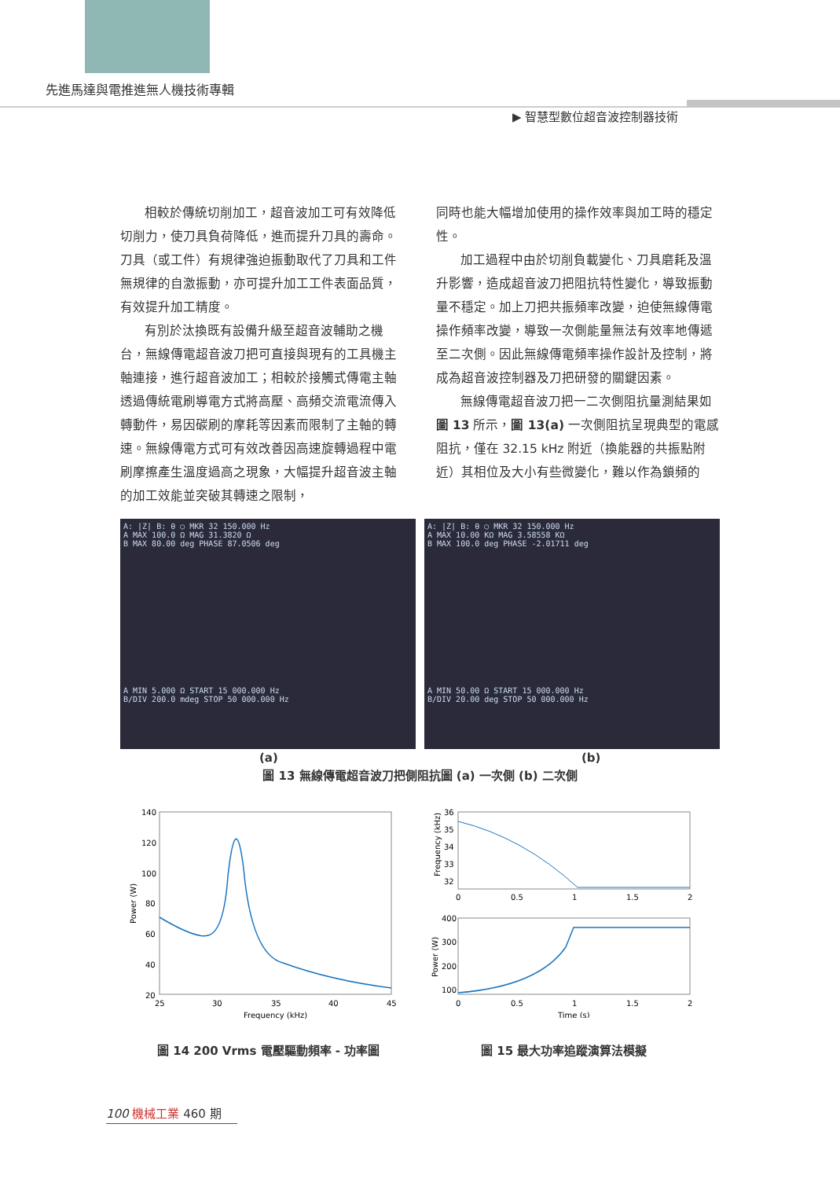先進馬達與電推進無人機技術專輯
▶ 智慧型數位超音波控制器技術
相較於傳統切削加工，超音波加工可有效降低切削力，使刀具負荷降低，進而提升刀具的壽命。刀具（或工件）有規律強迫振動取代了刀具和工件無規律的自激振動，亦可提升加工工件表面品質，有效提升加工精度。
有別於汰換既有設備升級至超音波輔助之機台，無線傳電超音波刀把可直接與現有的工具機主軸連接，進行超音波加工；相較於接觸式傳電主軸透過傳統電刷導電方式將高壓、高頻交流電流傳入轉動件，易因碳刷的摩耗等因素而限制了主軸的轉速。無線傳電方式可有效改善因高速旋轉過程中電刷摩擦產生溫度過高之現象，大幅提升超音波主軸的加工效能並突破其轉速之限制，
同時也能大幅增加使用的操作效率與加工時的穩定性。
加工過程中由於切削負載變化、刀具磨耗及溫升影響，造成超音波刀把阻抗特性變化，導致振動量不穩定。加上刀把共振頻率改變，迫使無線傳電操作頻率改變，導致一次側能量無法有效率地傳遞至二次側。因此無線傳電頻率操作設計及控制，將成為超音波控制器及刀把研發的關鍵因素。
無線傳電超音波刀把一二次側阻抗量測結果如圖 13 所示，圖 13(a) 一次側阻抗呈現典型的電感阻抗，僅在 32.15 kHz 附近（換能器的共振點附近）其相位及大小有些微變化，難以作為鎖頻的
A: |Z| B: θ ○ MKR 32 150.000 Hz
A MAX 100.0 Ω MAG 31.3820 Ω
B MAX 80.00 deg PHASE 87.0506 deg
A MIN 5.000 Ω START 15 000.000 Hz
B/DIV 200.0 mdeg STOP 50 000.000 Hz
A: |Z| B: θ ○ MKR 32 150.000 Hz
A MAX 10.00 KΩ MAG 3.58558 KΩ
B MAX 100.0 deg PHASE -2.01711 deg
A MIN 50.00 Ω START 15 000.000 Hz
B/DIV 20.00 deg STOP 50 000.000 Hz
(a) (b)
圖 13 無線傳電超音波刀把側阻抗圖 (a) 一次側 (b) 二次側
140
120
100
80
60
40
20
25
30
35
40
45
Frequency (kHz)
Power (W)
圖 14 200 Vrms 電壓驅動頻率 - 功率圖
36
35
34
33
32
0
0.5
1
1.5
2
Frequency (kHz)
400
300
200
100
0
0.5
1
1.5
2
Time (s)
Power (W)
圖 15 最大功率追蹤演算法模擬
100 機械工業 460 期